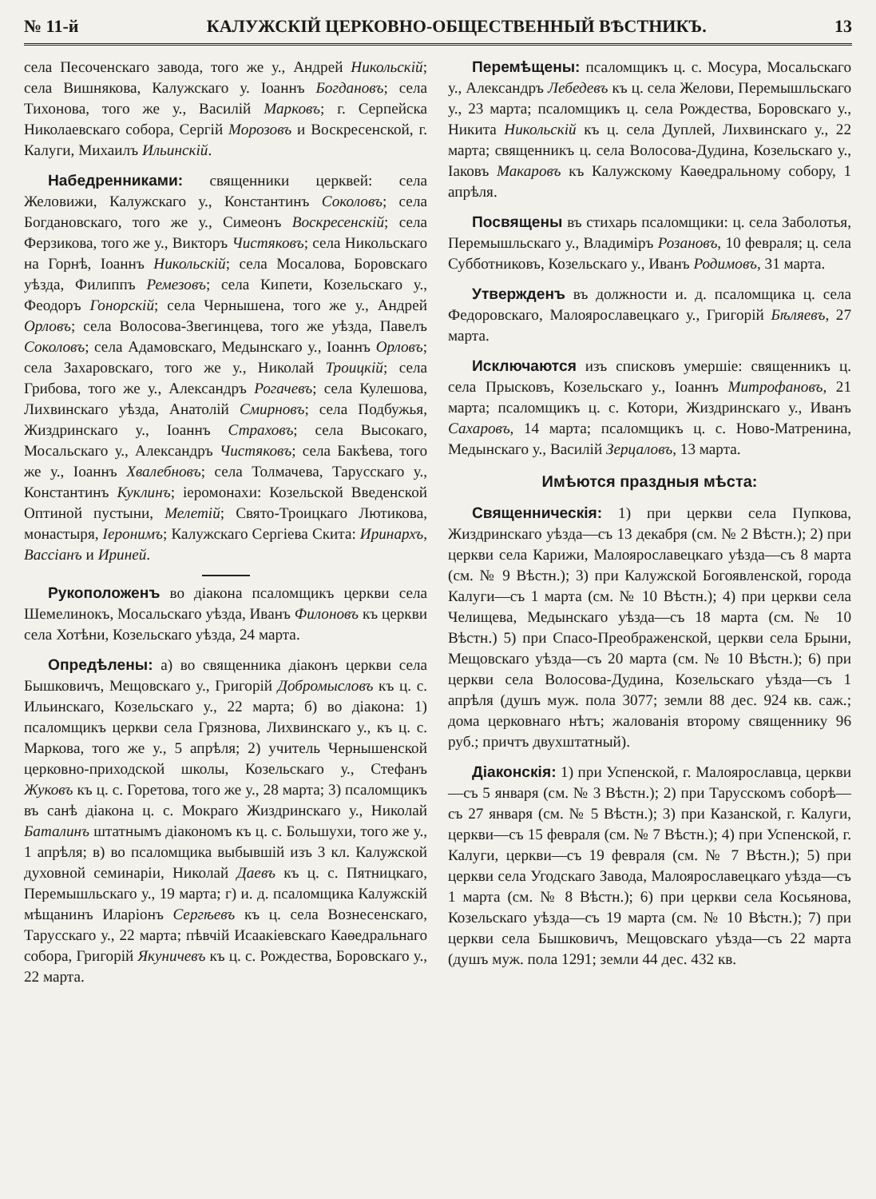№ 11-й КАЛУЖСКІЙ ЦЕРКОВНО-ОБЩЕСТВЕННЫЙ ВѢСТНИКЪ. 13
села Песоченскаго завода, того же у., Андрей Никольскій; села Вишнякова, Калужскаго у. Іоаннъ Богдановъ; села Тихонова, того же у., Василій Марковъ; г. Серпейска Николаевскаго собора, Сергій Морозовъ и Воскресенской, г. Калуги, Михаилъ Ильинскій.
Набедренниками: священники церквей: села Желовижи, Калужскаго у., Константинъ Соколовъ; села Богдановскаго, того же у., Симеонъ Воскресенскій; села Ферзикова, того же у., Викторъ Чистяковъ; села Никольскаго на Горнѣ, Іоаннъ Никольскій; села Мосалова, Боровскаго уѣзда, Филиппъ Ремезовъ; села Кипети, Козельскаго у., Феодоръ Гонорскій; села Чернышена, того же у., Андрей Орловъ; села Волосова-Звегинцева, того же уѣзда, Павелъ Соколовъ; села Адамовскаго, Медынскаго у., Іоаннъ Орловъ; села Захаровскаго, того же у., Николай Троицкій; села Грибова, того же у., Александръ Рогачевъ; села Кулешова, Лихвинскаго уѣзда, Анатолій Смирновъ; села Подбужья, Жиздринскаго у., Іоаннъ Страховъ; села Высокаго, Мосальскаго у., Александръ Чистяковъ; села Бакѣева, того же у., Іоаннъ Хвалебновъ; села Толмачева, Тарусскаго у., Константинъ Куклинъ; іеромонахи: Козельской Введенской Оптиной пустыни, Мелетій; Свято-Троицкаго Лютикова, монастыря, Іеронимъ; Калужскаго Сергіева Скита: Иринархъ, Вассіанъ и Ириней.
Рукоположенъ во діакона псаломщикъ церкви села Шемелинокъ, Мосальскаго уѣзда, Иванъ Филоновъ къ церкви села Хотѣни, Козельскаго уѣзда, 24 марта.
Опредѣлены: а) во священника діаконъ церкви села Бышковичъ, Мещовскаго у., Григорій Добромысловъ къ ц. с. Ильинскаго, Козельскаго у., 22 марта; б) во діакона: 1) псаломщикъ церкви села Грязнова, Лихвинскаго у., къ ц. с. Маркова, того же у., 5 апрѣля; 2) учитель Чернышенской церковно-приходской школы, Козельскаго у., Стефанъ Жуковъ къ ц. с. Горетова, того же у., 28 марта; 3) псаломщикъ въ санѣ діакона ц. с. Мокраго Жиздринскаго у., Николай Баталинъ штатнымъ діакономъ къ ц. с. Большухи, того же у., 1 апрѣля; в) во псаломщика выбывшій изъ 3 кл. Калужской духовной семинаріи, Николай Даевъ къ ц. с. Пятницкаго, Перемышльскаго у., 19 марта; г) и. д. псаломщика Калужскій мѣщанинъ Иларіонъ Сергѣевъ къ ц. села Вознесенскаго, Тарусскаго у., 22 марта; пѣвчій Исаакіевскаго Каѳедральнаго собора, Григорій Якуничевъ къ ц. с. Рождества, Боровскаго у., 22 марта.
Перемѣщены: псаломщикъ ц. с. Мосура, Мосальскаго у., Александръ Лебедевъ къ ц. села Желови, Перемышльскаго у., 23 марта; псаломщикъ ц. села Рождества, Боровскаго у., Никита Никольскій къ ц. села Дуплей, Лихвинскаго у., 22 марта; священникъ ц. села Волосова-Дудина, Козельскаго у., Іаковъ Макаровъ къ Калужскому Каѳедральному собору, 1 апрѣля.
Посвящены въ стихарь псаломщики: ц. села Заболотья, Перемышльскаго у., Владиміръ Розановъ, 10 февраля; ц. села Субботниковъ, Козельскаго у., Иванъ Родимовъ, 31 марта.
Утвержденъ въ должности и. д. псаломщика ц. села Федоровскаго, Малоярославецкаго у., Григорій Бѣляевъ, 27 марта.
Исключаются изъ списковъ умершіе: священникъ ц. села Прысковъ, Козельскаго у., Іоаннъ Митрофановъ, 21 марта; псаломщикъ ц. с. Котори, Жиздринскаго у., Иванъ Сахаровъ, 14 марта; псаломщикъ ц. с. Ново-Матренина, Медынскаго у., Василій Зерцаловъ, 13 марта.
Имѣются праздныя мѣста:
Священническія: 1) при церкви села Пупкова, Жиздринскаго уѣзда—съ 13 декабря (см. № 2 Вѣстн.); 2) при церкви села Карижи, Малоярославецкаго уѣзда—съ 8 марта (см. № 9 Вѣстн.); 3) при Калужской Богоявленской, города Калуги—съ 1 марта (см. № 10 Вѣстн.); 4) при церкви села Челищева, Медынскаго уѣзда—съ 18 марта (см. № 10 Вѣстн.) 5) при Спасо-Преображенской, церкви села Брыни, Мещовскаго уѣзда—съ 20 марта (см. № 10 Вѣстн.); 6) при церкви села Волосова-Дудина, Козельскаго уѣзда—съ 1 апрѣля (душъ муж. пола 3077; земли 88 дес. 924 кв. саж.; дома церковнаго нѣтъ; жалованія второму священнику 96 руб.; причтъ двухштатный).
Діаконскія: 1) при Успенской, г. Малоярославца, церкви—съ 5 января (см. № 3 Вѣстн.); 2) при Тарусскомъ соборѣ—съ 27 января (см. № 5 Вѣстн.); 3) при Казанской, г. Калуги, церкви—съ 15 февраля (см. № 7 Вѣстн.); 4) при Успенской, г. Калуги, церкви—съ 19 февраля (см. № 7 Вѣстн.); 5) при церкви села Угодскаго Завода, Малоярославецкаго уѣзда—съ 1 марта (см. № 8 Вѣстн.); 6) при церкви села Косьянова, Козельскаго уѣзда—съ 19 марта (см. № 10 Вѣстн.); 7) при церкви села Бышковичъ, Мещовскаго уѣзда—съ 22 марта (душъ муж. пола 1291; земли 44 дес. 432 кв.